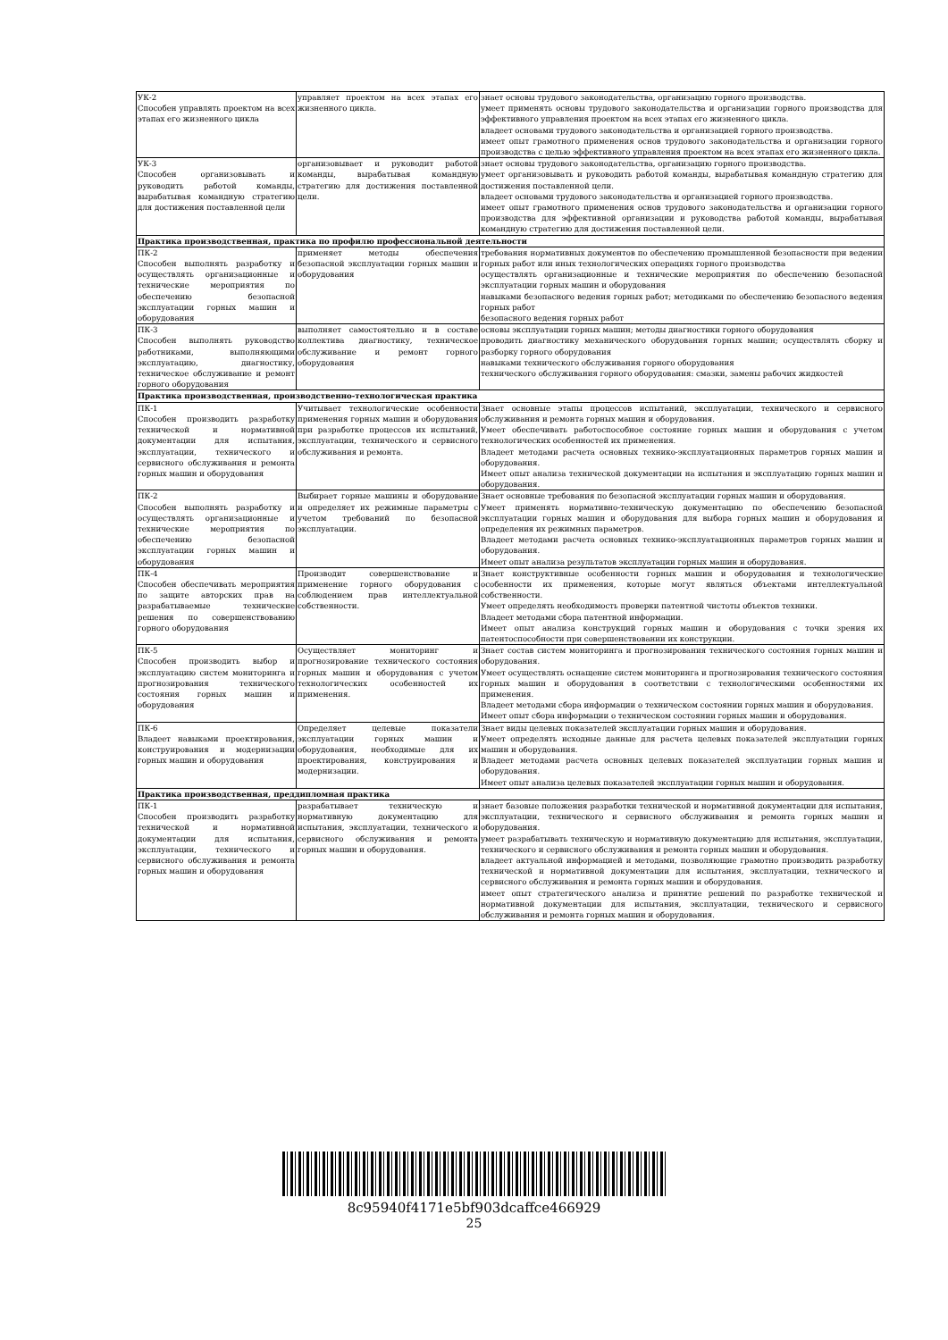| УК-2 Способен управлять проектом на всех этапах его жизненного цикла | управляет проектом на всех этапах его жизненного цикла. | знает основы трудового законодательства, организацию горного производства. умеет применять основы трудового законодательства и организации горного производства для эффективного управления проектом на всех этапах его жизненного цикла. владеет основами трудового законодательства и организацией горного производства. имеет опыт грамотного применения основ трудового законодательства и организации горного производства с целью эффективного управления проектом на всех этапах его жизненного цикла. |
| УК-3 Способен организовывать и руководить работой команды, вырабатывая командную стратегию для достижения поставленной цели | организовывает и руководит работой команды, вырабатывая командную стратегию для достижения поставленной цели. | знает основы трудового законодательства, организацию горного производства. умеет организовывать и руководить работой команды, вырабатывая командную стратегию для достижения поставленной цели. владеет основами трудового законодательства и организацией горного производства. имеет опыт грамотного применения основ трудового законодательства и организации горного производства для эффективной организации и руководства работой команды, вырабатывая командную стратегию для достижения поставленной цели. |
| Практика производственная, практика по профилю профессиональной деятельности | | |
| ПК-2 Способен выполнять разработку и осуществлять организационные и технические мероприятия по обеспечению безопасной эксплуатации горных машин и оборудования | применяет методы обеспечения безопасной эксплуатации горных машин и оборудования | требования нормативных документов по обеспечению промышленной безопасности при ведении горных работ или иных технологических операциях горного производства осуществлять организационные и технические мероприятия по обеспечению безопасной эксплуатации горных машин и оборудования навыками безопасного ведения горных работ; методиками по обеспечению безопасного ведения горных работ безопасного ведения горных работ |
| ПК-3 Способен выполнять руководство работниками, выполняющими эксплуатацию, диагностику, техническое обслуживание и ремонт горного оборудования | выполняет самостоятельно и в составе коллектива диагностику, техническое обслуживание и ремонт горного оборудования | основы эксплуатации горных машин; методы диагностики горного оборудования проводить диагностику механического оборудования горных машин; осуществлять сборку и разборку горного оборудования навыками технического обслуживания горного оборудования технического обслуживания горного оборудования: смазки, замены рабочих жидкостей |
| Практика производственная, производственно-технологическая практика | | |
| ПК-1 Способен производить разработку технической и нормативной документации для испытания, эксплуатации, технического и сервисного обслуживания и ремонта горных машин и оборудования | Учитывает технологические особенности применения горных машин и оборудования при разработке процессов их испытаний, эксплуатации, технического и сервисного обслуживания и ремонта. | Знает основные этапы процессов испытаний, эксплуатации, технического и сервисного обслуживания и ремонта горных машин и оборудования. Умеет обеспечивать работоспособное состояние горных машин и оборудования с учетом технологических особенностей их применения. Владеет методами расчета основных технико-эксплуатационных параметров горных машин и оборудования. Имеет опыт анализа технической документации на испытания и эксплуатацию горных машин и оборудования. |
| ПК-2 Способен выполнять разработку и осуществлять организационные и технические мероприятия по обеспечению безопасной эксплуатации горных машин и оборудования | Выбирает горные машины и оборудование и определяет их режимные параметры с учетом требований по безопасной эксплуатации. | Знает основные требования по безопасной эксплуатации горных машин и оборудования. Умеет применять нормативно-техническую документацию по обеспечению безопасной эксплуатации горных машин и оборудования для выбора горных машин и оборудования и определения их режимных параметров. Владеет методами расчета основных технико-эксплуатационных параметров горных машин и оборудования. Имеет опыт анализа результатов эксплуатации горных машин и оборудования. |
| ПК-4 Способен обеспечивать мероприятия по защите авторских прав на разрабатываемые технические решения по совершенствованию горного оборудования | Производит совершенствование и применение горного оборудования с соблюдением прав интеллектуальной собственности. | Знает конструктивные особенности горных машин и оборудования и технологические особенности их применения, которые могут являться объектами интеллектуальной собственности. Умеет определять необходимость проверки патентной чистоты объектов техники. Владеет методами сбора патентной информации. Имеет опыт анализа конструкций горных машин и оборудования с точки зрения их патентоспособности при совершенствовании их конструкции. |
| ПК-5 Способен производить выбор и эксплуатацию систем мониторинга и прогнозирования технического состояния горных машин и оборудования | Осуществляет мониторинг и прогнозирование технического состояния горных машин и оборудования с учетом технологических особенностей их применения. | Знает состав систем мониторинга и прогнозирования технического состояния горных машин и оборудования. Умеет осуществлять оснащение систем мониторинга и прогнозирования технического состояния горных машин и оборудования в соответствии с технологическими особенностями их применения. Владеет методами сбора информации о техническом состоянии горных машин и оборудования. Имеет опыт сбора информации о техническом состоянии горных машин и оборудования. |
| ПК-6 Владеет навыками проектирования, конструирования и модернизации горных машин и оборудования | Определяет целевые показатели эксплуатации горных машин и оборудования, необходимые для их проектирования, конструирования и модернизации. | Знает виды целевых показателей эксплуатации горных машин и оборудования. Умеет определять исходные данные для расчета целевых показателей эксплуатации горных машин и оборудования. Владеет методами расчета основных целевых показателей эксплуатации горных машин и оборудования. Имеет опыт анализа целевых показателей эксплуатации горных машин и оборудования. |
| Практика производственная, преддипломная практика | | |
| ПК-1 Способен производить разработку технической и нормативной документации для испытания, эксплуатации, технического и сервисного обслуживания и ремонта горных машин и оборудования | разрабатывает техническую и нормативную документацию для испытания, эксплуатации, технического и сервисного обслуживания и ремонта горных машин и оборудования. | знает базовые положения разработки технической и нормативной документации для испытания, эксплуатации, технического и сервисного обслуживания и ремонта горных машин и оборудования. умеет разрабатывать техническую и нормативную документацию для испытания, эксплуатации, технического и сервисного обслуживания и ремонта горных машин и оборудования. владеет актуальной информацией и методами, позволяющие грамотно производить разработку технической и нормативной документации для испытания, эксплуатации, технического и сервисного обслуживания и ремонта горных машин и оборудования. имеет опыт стратегического анализа и принятие решений по разработке технической и нормативной документации для испытания, эксплуатации, технического и сервисного обслуживания и ремонта горных машин и оборудования. |
8c95940f4171e5bf903dcaffce466929
25